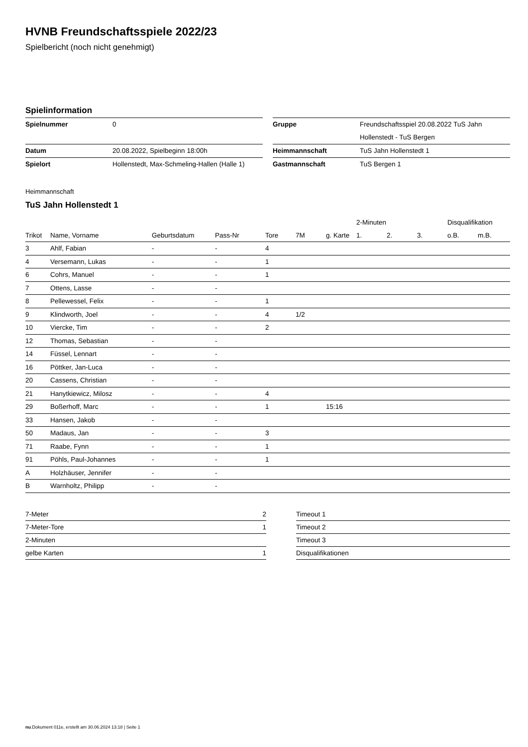HVNB Freundschaftsspiele 2022/23
Spielbericht (noch nicht genehmigt)
Spielinformation
| Spielnummer | 0 |
| Datum | 20.08.2022, Spielbeginn 18:00h |
| Spielort | Hollenstedt, Max-Schmeling-Hallen (Halle 1) |
| Gruppe | Freundschaftsspiel 20.08.2022 TuS Jahn Hollenstedt - TuS Bergen |
| Heimmannschaft | TuS Jahn Hollenstedt 1 |
| Gastmannschaft | TuS Bergen 1 |
Heimmannschaft
TuS Jahn Hollenstedt 1
| | | | | | | | 2-Minuten | | | Disqualifikation | |
| --- | --- | --- | --- | --- | --- | --- | --- | --- | --- | --- | --- |
| Trikot | Name, Vorname | Geburtsdatum | Pass-Nr | Tore | 7M | g. Karte | 1. | 2. | 3. | o.B. | m.B. |
| 3 | Ahlf, Fabian | - | - | 4 | | | | | | | |
| 4 | Versemann, Lukas | - | - | 1 | | | | | | | |
| 6 | Cohrs, Manuel | - | - | 1 | | | | | | | |
| 7 | Ottens, Lasse | - | - | | | | | | | | |
| 8 | Pellewessel, Felix | - | - | 1 | | | | | | | |
| 9 | Klindworth, Joel | - | - | 4 | 1/2 | | | | | | |
| 10 | Viercke, Tim | - | - | 2 | | | | | | | |
| 12 | Thomas, Sebastian | - | - | | | | | | | | |
| 14 | Füssel, Lennart | - | - | | | | | | | | |
| 16 | Pöttker, Jan-Luca | - | - | | | | | | | | |
| 20 | Cassens, Christian | - | - | | | | | | | | |
| 21 | Hanytkiewicz, Milosz | - | - | 4 | | | | | | | |
| 29 | Boßerhoff, Marc | - | - | 1 | | 15:16 | | | | | |
| 33 | Hansen, Jakob | - | - | | | | | | | | |
| 50 | Madaus, Jan | - | - | 3 | | | | | | | |
| 71 | Raabe, Fynn | - | - | 1 | | | | | | | |
| 91 | Pöhls, Paul-Johannes | - | - | 1 | | | | | | | |
| A | Holzhäuser, Jennifer | - | - | | | | | | | | |
| B | Warnholtz, Philipp | - | - | | | | | | | | |
| 7-Meter | 2 |
| 7-Meter-Tore | 1 |
| 2-Minuten | |
| gelbe Karten | 1 |
| Timeout 1 |
| Timeout 2 |
| Timeout 3 |
| Disqualifikationen |
nu.Dokument 011e, erstellt am 30.06.2024 13:18 | Seite 1